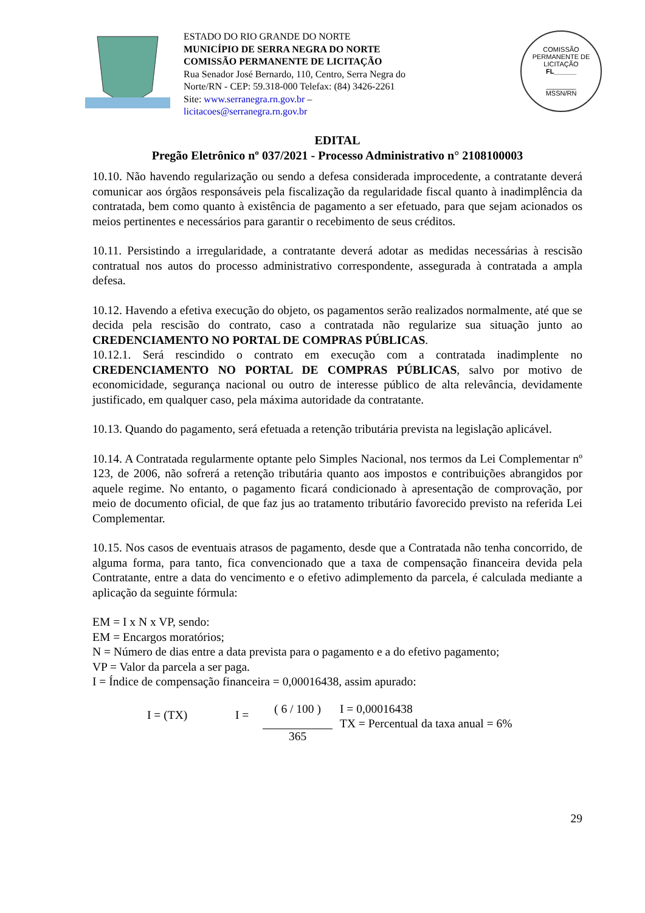ESTADO DO RIO GRANDE DO NORTE
MUNICÍPIO DE SERRA NEGRA DO NORTE
COMISSÃO PERMANENTE DE LICITAÇÃO
Rua Senador José Bernardo, 110, Centro, Serra Negra do Norte/RN - CEP: 59.318-000 Telefax: (84) 3426-2261
Site: www.serranegra.rn.gov.br –
licitacoes@serranegra.rn.gov.br
COMISSÃO PERMANENTE DE LICITAÇÃO
FL______
________
MSSN/RN
EDITAL
Pregão Eletrônico nº 037/2021 - Processo Administrativo n° 2108100003
10.10. Não havendo regularização ou sendo a defesa considerada improcedente, a contratante deverá comunicar aos órgãos responsáveis pela fiscalização da regularidade fiscal quanto à inadimplência da contratada, bem como quanto à existência de pagamento a ser efetuado, para que sejam acionados os meios pertinentes e necessários para garantir o recebimento de seus créditos.
10.11. Persistindo a irregularidade, a contratante deverá adotar as medidas necessárias à rescisão contratual nos autos do processo administrativo correspondente, assegurada à contratada a ampla defesa.
10.12. Havendo a efetiva execução do objeto, os pagamentos serão realizados normalmente, até que se decida pela rescisão do contrato, caso a contratada não regularize sua situação junto ao CREDENCIAMENTO NO PORTAL DE COMPRAS PÚBLICAS.
10.12.1. Será rescindido o contrato em execução com a contratada inadimplente no CREDENCIAMENTO NO PORTAL DE COMPRAS PÚBLICAS, salvo por motivo de economicidade, segurança nacional ou outro de interesse público de alta relevância, devidamente justificado, em qualquer caso, pela máxima autoridade da contratante.
10.13. Quando do pagamento, será efetuada a retenção tributária prevista na legislação aplicável.
10.14. A Contratada regularmente optante pelo Simples Nacional, nos termos da Lei Complementar nº 123, de 2006, não sofrerá a retenção tributária quanto aos impostos e contribuições abrangidos por aquele regime. No entanto, o pagamento ficará condicionado à apresentação de comprovação, por meio de documento oficial, de que faz jus ao tratamento tributário favorecido previsto na referida Lei Complementar.
10.15. Nos casos de eventuais atrasos de pagamento, desde que a Contratada não tenha concorrido, de alguma forma, para tanto, fica convencionado que a taxa de compensação financeira devida pela Contratante, entre a data do vencimento e o efetivo adimplemento da parcela, é calculada mediante a aplicação da seguinte fórmula:
EM = I x N x VP, sendo:
EM = Encargos moratórios;
N = Número de dias entre a data prevista para o pagamento e a do efetivo pagamento;
VP = Valor da parcela a ser paga.
I = Índice de compensação financeira = 0,00016438, assim apurado:
I = (TX) I =
( 6 / 100 )
365
I = 0,00016438
TX = Percentual da taxa anual = 6%
29